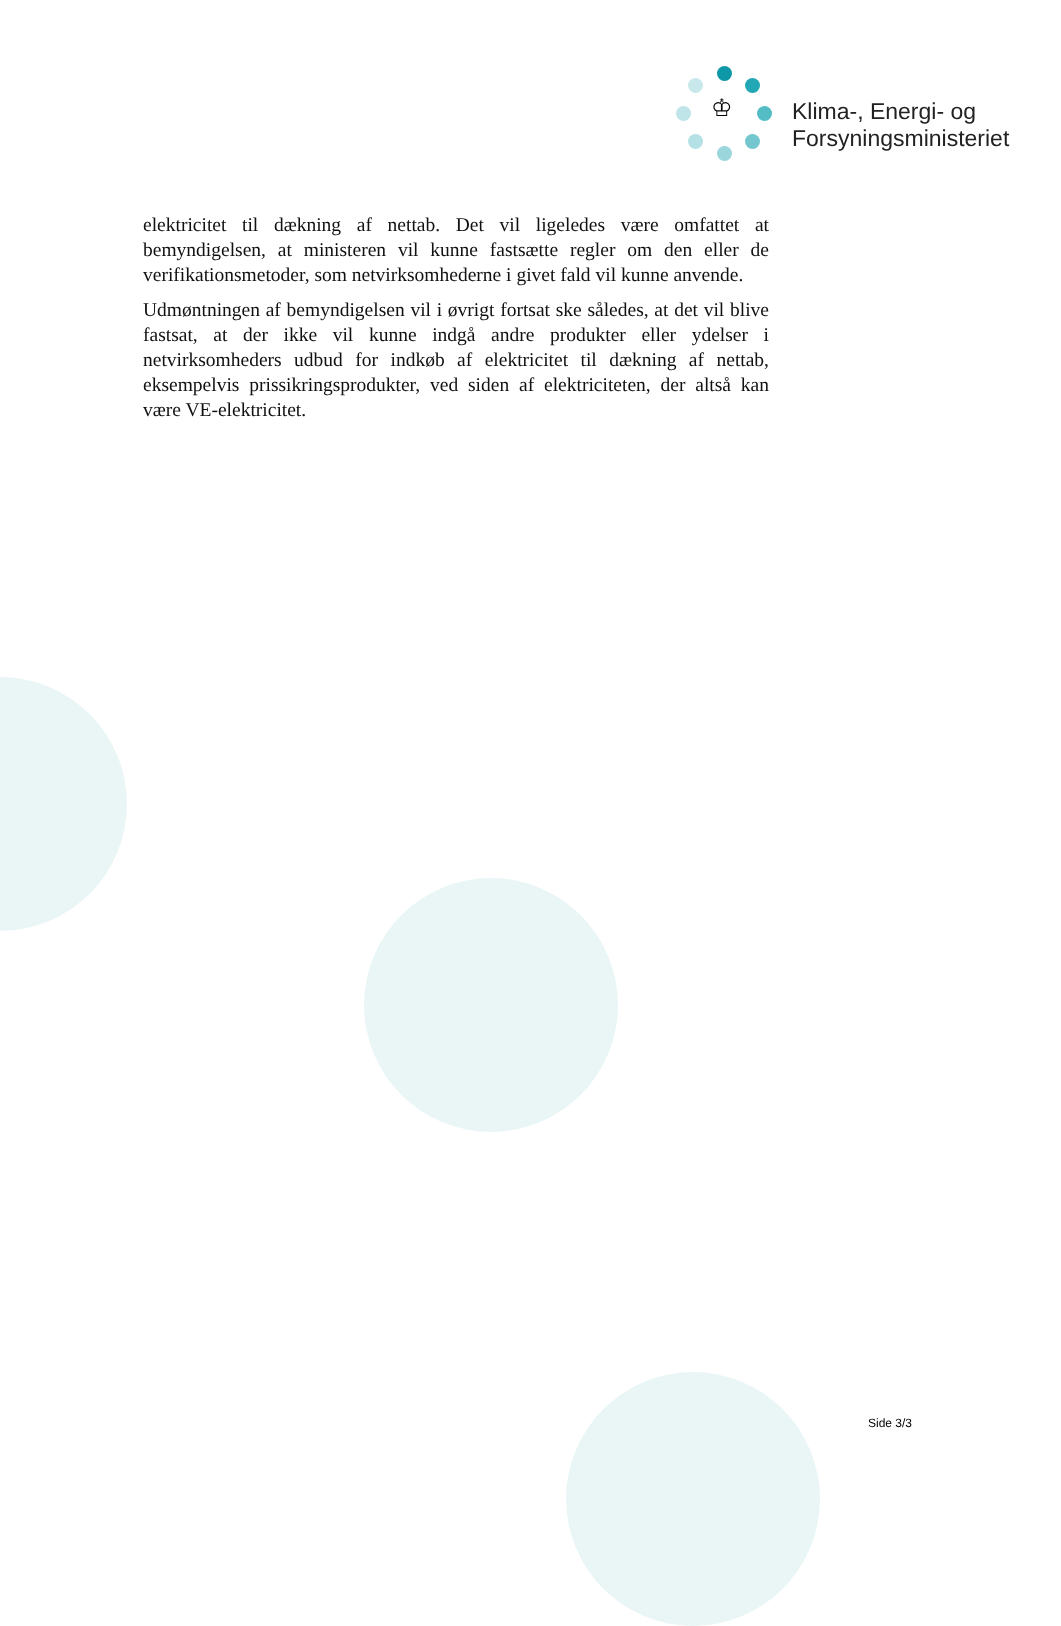♔
Klima-, Energi- og
Forsyningsministeriet
elektricitet til dækning af nettab. Det vil ligeledes være omfattet at bemyndigelsen, at ministeren vil kunne fastsætte regler om den eller de verifikationsmetoder, som netvirksomhederne i givet fald vil kunne anvende.
Udmøntningen af bemyndigelsen vil i øvrigt fortsat ske således, at det vil blive fastsat, at der ikke vil kunne indgå andre produkter eller ydelser i netvirksomheders udbud for indkøb af elektricitet til dækning af nettab, eksempelvis prissikringsprodukter, ved siden af elektriciteten, der altså kan være VE-elektricitet.
Side 3/3